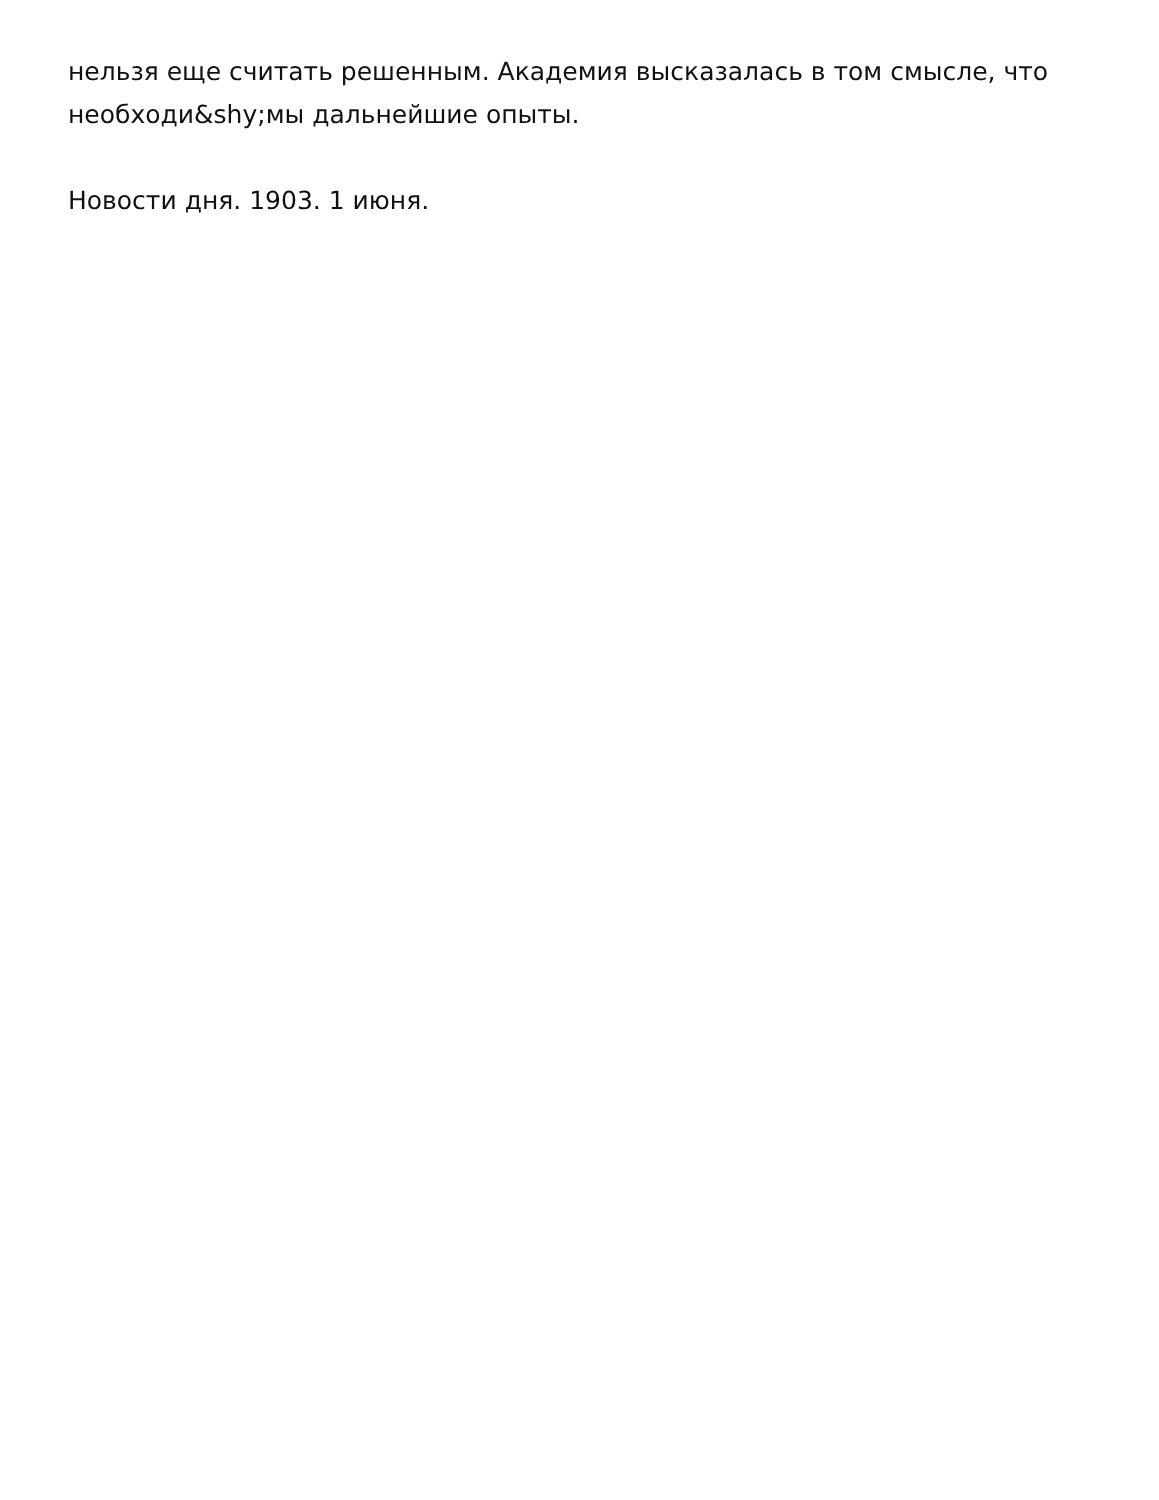нельзя еще считать решенным. Академия высказалась в том смысле, что необходи&shy;мы дальнейшие опыты.
Новости дня. 1903. 1 июня.